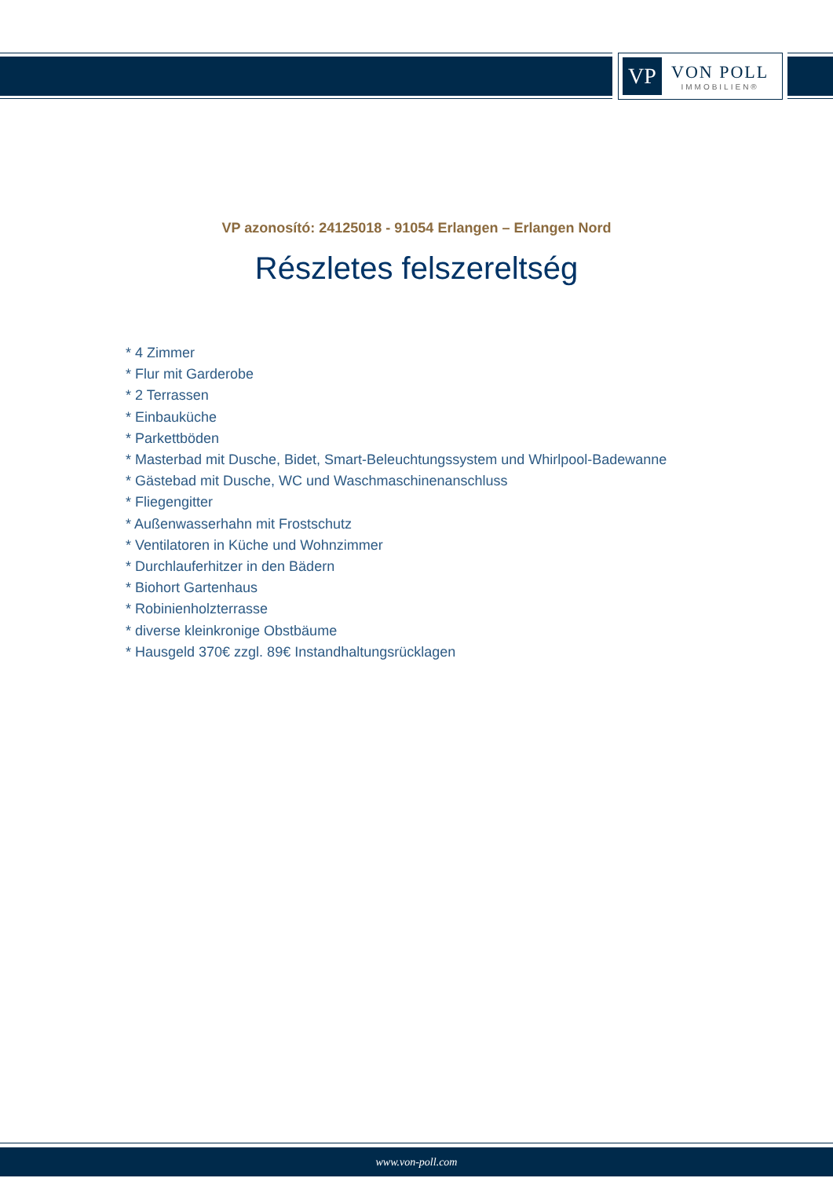VP
VON POLL
IMMOBILIEN®
VP azonosító: 24125018 - 91054 Erlangen – Erlangen Nord
Részletes felszereltség
* 4 Zimmer
* Flur mit Garderobe
* 2 Terrassen
* Einbauküche
* Parkettböden
* Masterbad mit Dusche, Bidet, Smart-Beleuchtungssystem und Whirlpool-Badewanne
* Gästebad mit Dusche, WC und Waschmaschinenanschluss
* Fliegengitter
* Außenwasserhahn mit Frostschutz
* Ventilatoren in Küche und Wohnzimmer
* Durchlauferhitzer in den Bädern
* Biohort Gartenhaus
* Robinienholzterrasse
* diverse kleinkronige Obstbäume
* Hausgeld 370€ zzgl. 89€ Instandhaltungsrücklagen
www.von-poll.com